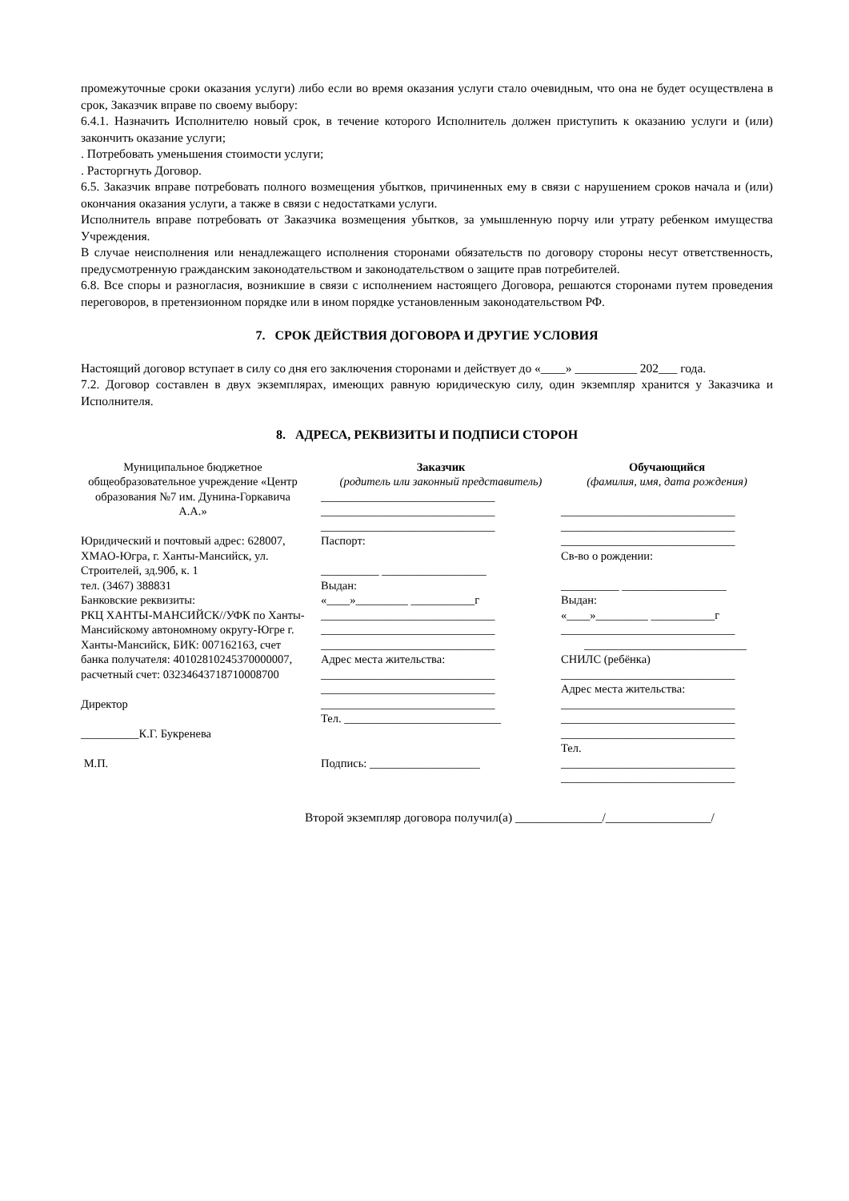промежуточные сроки оказания услуги) либо если во время оказания услуги стало очевидным, что она не будет осуществлена в срок, Заказчик вправе по своему выбору:
6.4.1. Назначить Исполнителю новый срок, в течение которого Исполнитель должен приступить к оказанию услуги и (или) закончить оказание услуги;
. Потребовать уменьшения стоимости услуги;
. Расторгнуть Договор.
6.5. Заказчик вправе потребовать полного возмещения убытков, причиненных ему в связи с нарушением сроков начала и (или) окончания оказания услуги, а также в связи с недостатками услуги.
Исполнитель вправе потребовать от Заказчика возмещения убытков, за умышленную порчу или утрату ребенком имущества Учреждения.
В случае неисполнения или ненадлежащего исполнения сторонами обязательств по договору стороны несут ответственность, предусмотренную гражданским законодательством и законодательством о защите прав потребителей.
6.8. Все споры и разногласия, возникшие в связи с исполнением настоящего Договора, решаются сторонами путем проведения переговоров, в претензионном порядке или в ином порядке установленным законодательством РФ.
7. СРОК ДЕЙСТВИЯ ДОГОВОРА И ДРУГИЕ УСЛОВИЯ
Настоящий договор вступает в силу со дня его заключения сторонами и действует до «____» __________ 202___ года.
7.2. Договор составлен в двух экземплярах, имеющих равную юридическую силу, один экземпляр хранится у Заказчика и Исполнителя.
8. АДРЕСА, РЕКВИЗИТЫ И ПОДПИСИ СТОРОН
| Муниципальное бюджетное общеобразовательное учреждение «Центр образования №7 им. Дунина-Горкавича А.А.» Юридический и почтовый адрес: 628007, ХМАО-Югра, г. Ханты-Мансийск, ул. Строителей, зд.90б, к. 1 тел. (3467) 388831 Банковские реквизиты: РКЦ ХАНТЫ-МАНСИЙСК//УФК по Ханты-Мансийскому автономному округу-Югре г. Ханты-Мансийск, БИК: 007162163, счет банка получателя: 40102810245370000007, расчетный счет: 03234643718710008700 Директор __________К.Г. Букренева М.П. | | Заказчик (родитель или законный представитель) ______________________________ ______________________________ ______________________________ Паспорт: __________ __________________ Выдан: «____»_________ ___________г ______________________________ ______________________________ ______________________________ Адрес места жительства: ______________________________ ______________________________ ______________________________ Тел. ___________________________ Подпись: ___________________ | Обучающийся (фамилия, имя, дата рождения) ______________________________ ______________________________ ______________________________ Св-во о рождении: __________ __________________ Выдан: «____»_________ ___________г ______________________________ ____________________________ СНИЛС (ребёнка) ______________________________ Адрес места жительства: ______________________________ ______________________________ ______________________________ Тел. ______________________________ ______________________________ |
Второй экземпляр договора получил(а) ______________/_________________/